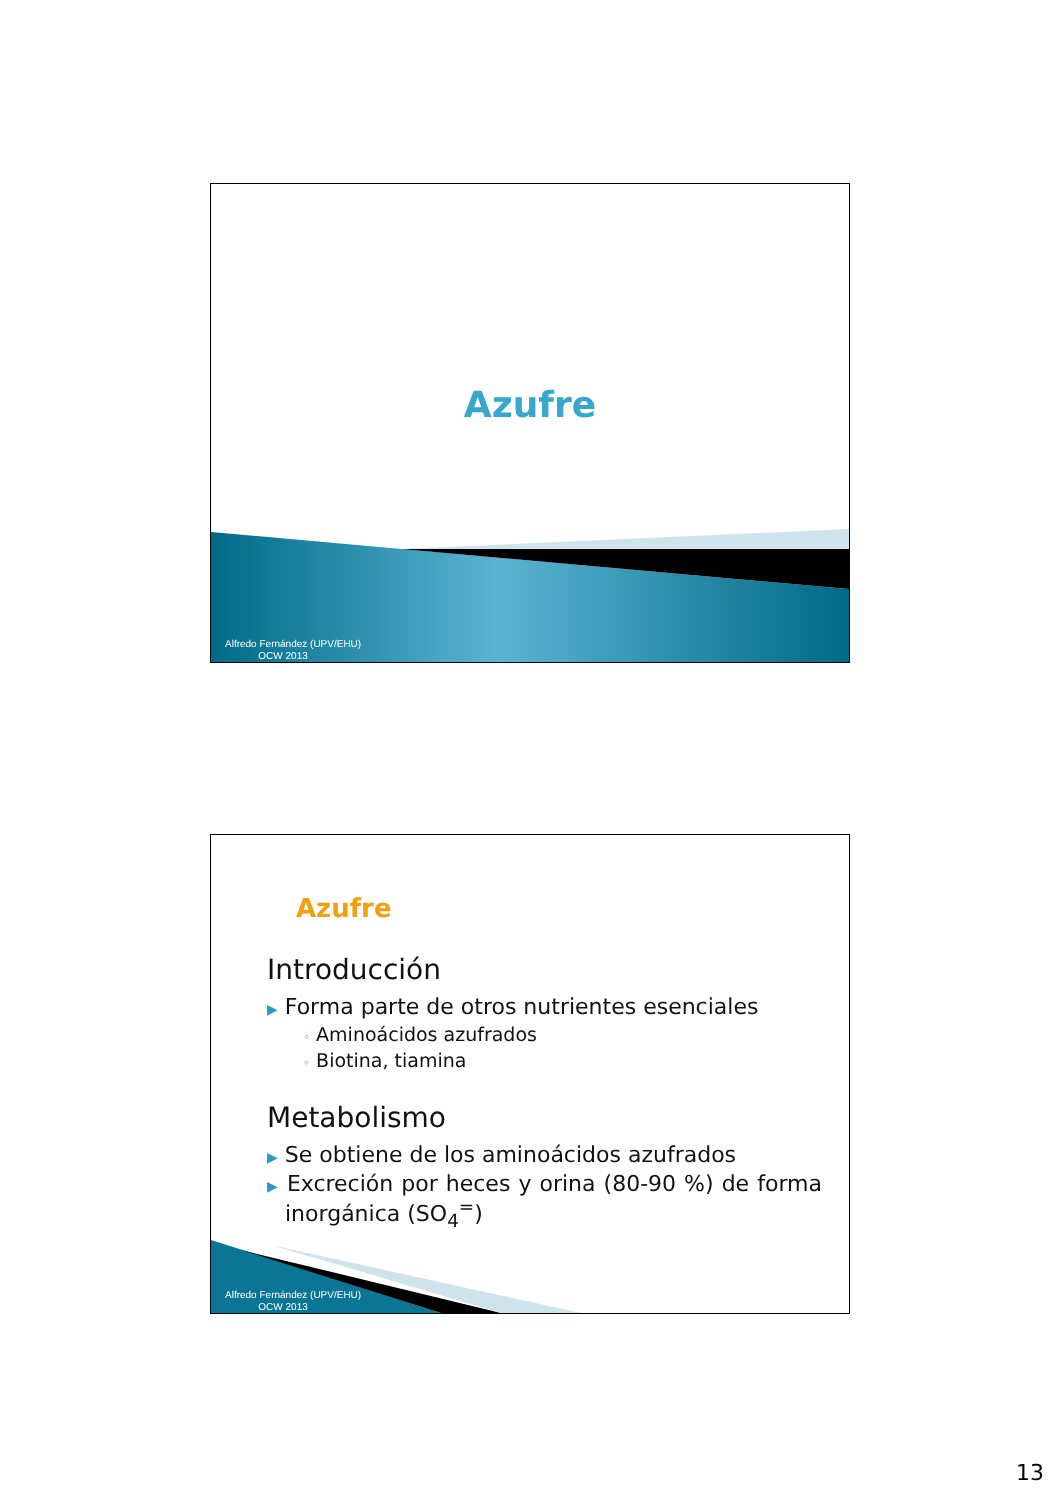Azufre
Alfredo Fernández (UPV/EHU)
OCW 2013
Azufre
Introducción
▶ Forma parte de otros nutrientes esenciales
◦ Aminoácidos azufrados
◦ Biotina, tiamina
Metabolismo
▶ Se obtiene de los aminoácidos azufrados
▶ Excreción por heces y orina (80-90 %) de forma inorgánica (SO<sub>4</sub><sup>=</sup>)
Alfredo Fernández (UPV/EHU)
OCW 2013
13